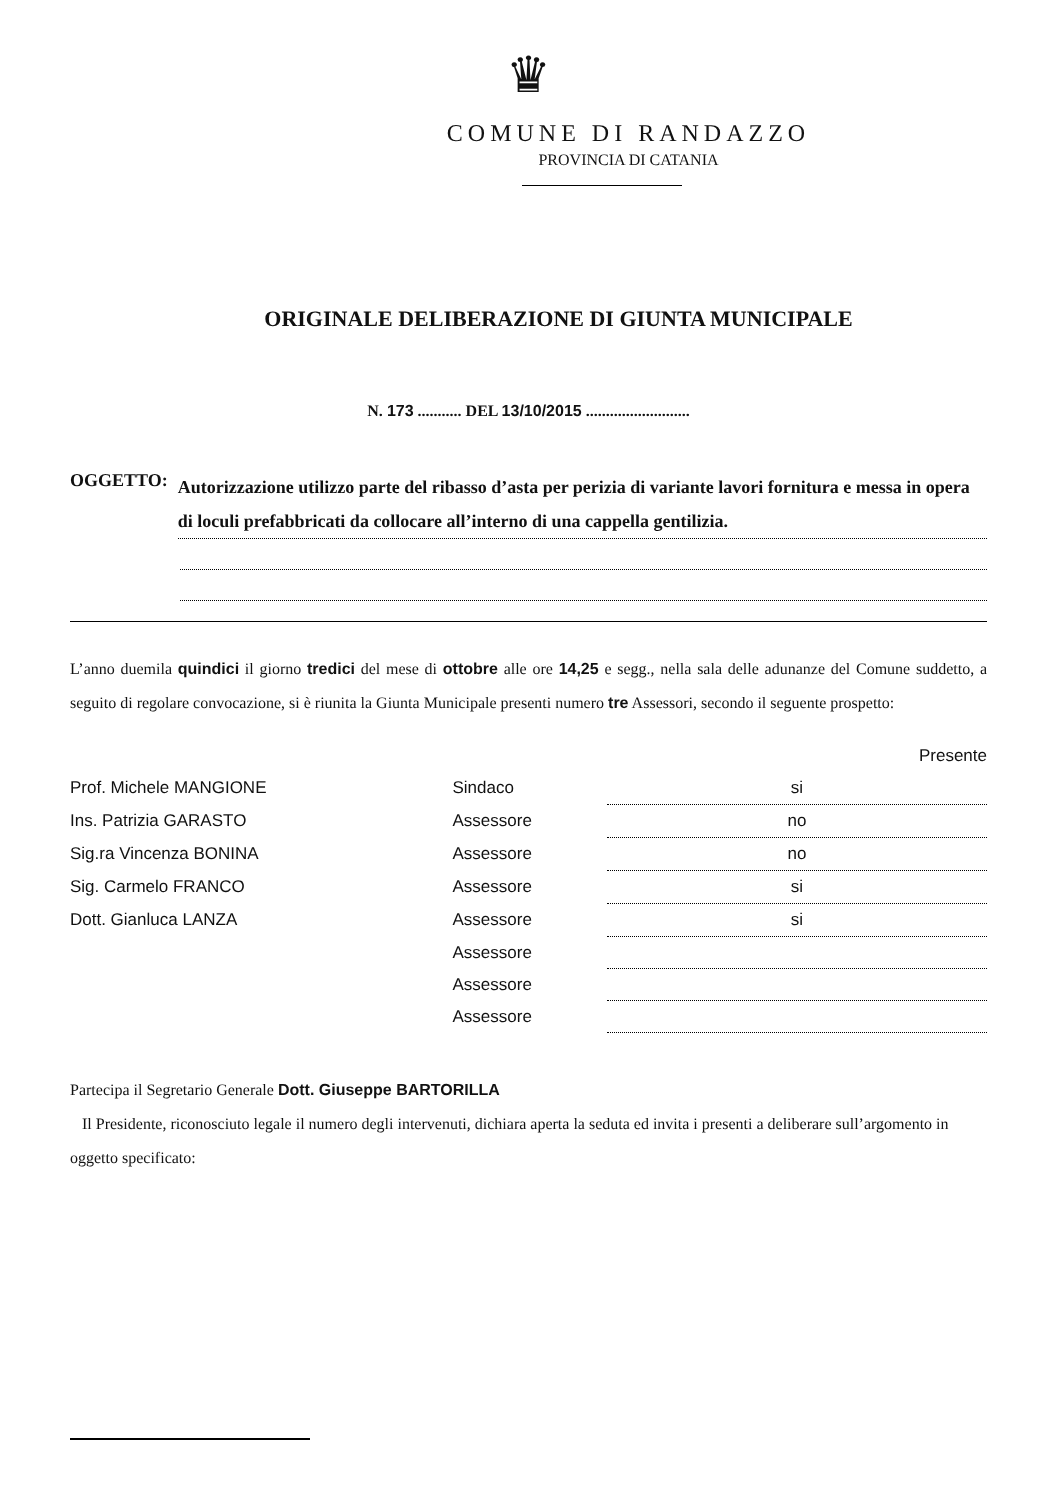♛
COMUNE DI RANDAZZO
PROVINCIA DI CATANIA
ORIGINALE DELIBERAZIONE DI GIUNTA MUNICIPALE
N. 173 ........... DEL 13/10/2015 ..........................
OGGETTO: Autorizzazione utilizzo parte del ribasso d’asta per perizia di variante lavori fornitura e messa in opera di loculi prefabbricati da collocare all’interno di una cappella gentilizia.
L’anno duemila quindici il giorno tredici del mese di ottobre alle ore 14,25 e segg., nella sala delle adunanze del Comune suddetto, a seguito di regolare convocazione, si è riunita la Giunta Municipale presenti numero tre Assessori, secondo il seguente prospetto:
| | | Presente |
| Prof. Michele MANGIONE | Sindaco | si |
| Ins. Patrizia GARASTO | Assessore | no |
| Sig.ra Vincenza BONINA | Assessore | no |
| Sig. Carmelo FRANCO | Assessore | si |
| Dott. Gianluca LANZA | Assessore | si |
| | Assessore | |
| | Assessore | |
| | Assessore | |
Partecipa il Segretario Generale Dott. Giuseppe BARTORILLA
Il Presidente, riconosciuto legale il numero degli intervenuti, dichiara aperta la seduta ed invita i presenti a deliberare sull’argomento in oggetto specificato: